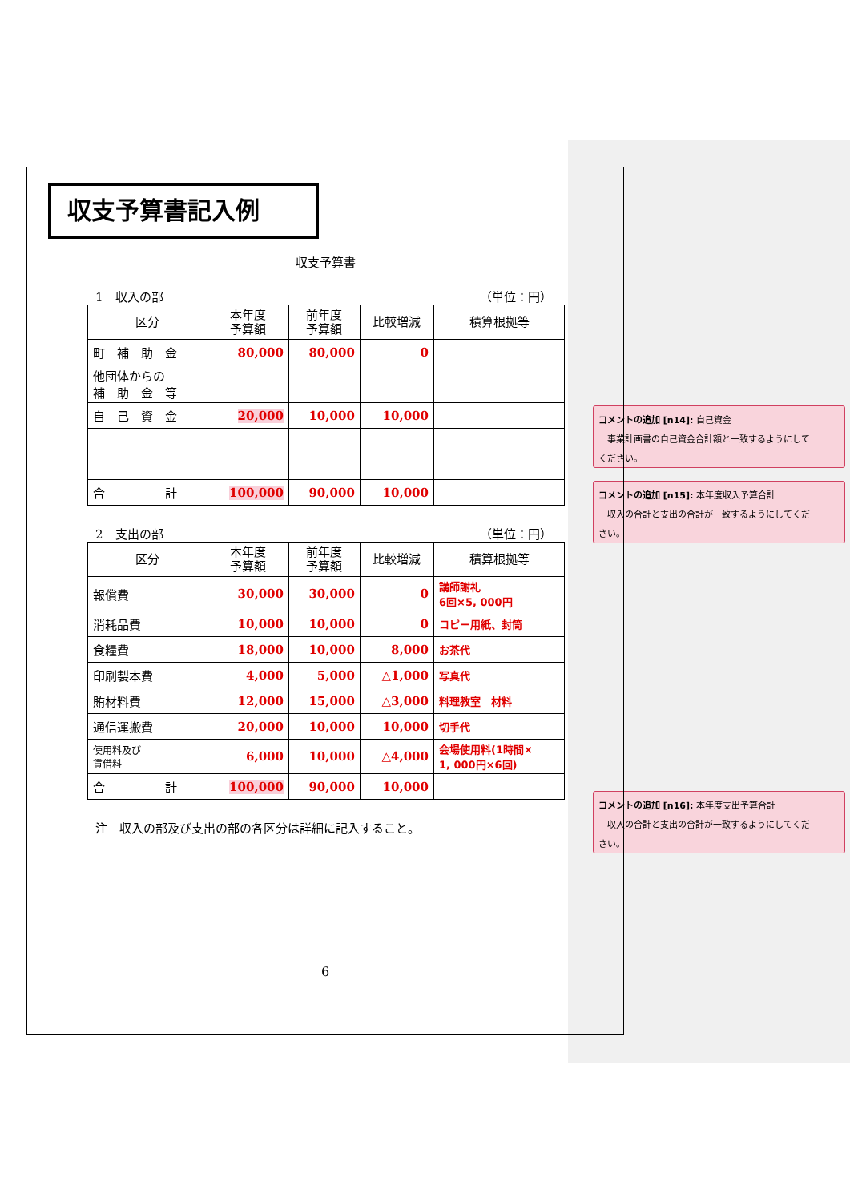収支予算書記入例
収支予算書
1　収入の部 （単位：円）
| 区分 | 本年度 予算額 | 前年度 予算額 | 比較増減 | 積算根拠等 |
| --- | --- | --- | --- | --- |
| 町 補 助 金 | 80,000 | 80,000 | 0 | |
| 他団体からの 補 助 金 等 | | | | |
| 自 己 資 金 | 20,000 | 10,000 | 10,000 | |
| 合 計 | 100,000 | 90,000 | 10,000 | |
2　支出の部 （単位：円）
| 区分 | 本年度 予算額 | 前年度 予算額 | 比較増減 | 積算根拠等 |
| --- | --- | --- | --- | --- |
| 報償費 | 30,000 | 30,000 | 0 | 講師謝礼 6回×5, 000円 |
| 消耗品費 | 10,000 | 10,000 | 0 | コピー用紙、封筒 |
| 食糧費 | 18,000 | 10,000 | 8,000 | お茶代 |
| 印刷製本費 | 4,000 | 5,000 | △1,000 | 写真代 |
| 賄材料費 | 12,000 | 15,000 | △3,000 | 料理教室 材料 |
| 通信運搬費 | 20,000 | 10,000 | 10,000 | 切手代 |
| 使用料及び 賃借料 | 6,000 | 10,000 | △4,000 | 会場使用料(1時間× 1, 000円×6回) |
| 合 計 | 100,000 | 90,000 | 10,000 | |
注　収入の部及び支出の部の各区分は詳細に記入すること。
6
コメントの追加 [n14]: 自己資金
　事業計画書の自己資金合計額と一致するようにして
ください。
コメントの追加 [n15]: 本年度収入予算合計
　収入の合計と支出の合計が一致するようにしてくだ
さい。
コメントの追加 [n16]: 本年度支出予算合計
　収入の合計と支出の合計が一致するようにしてくだ
さい。